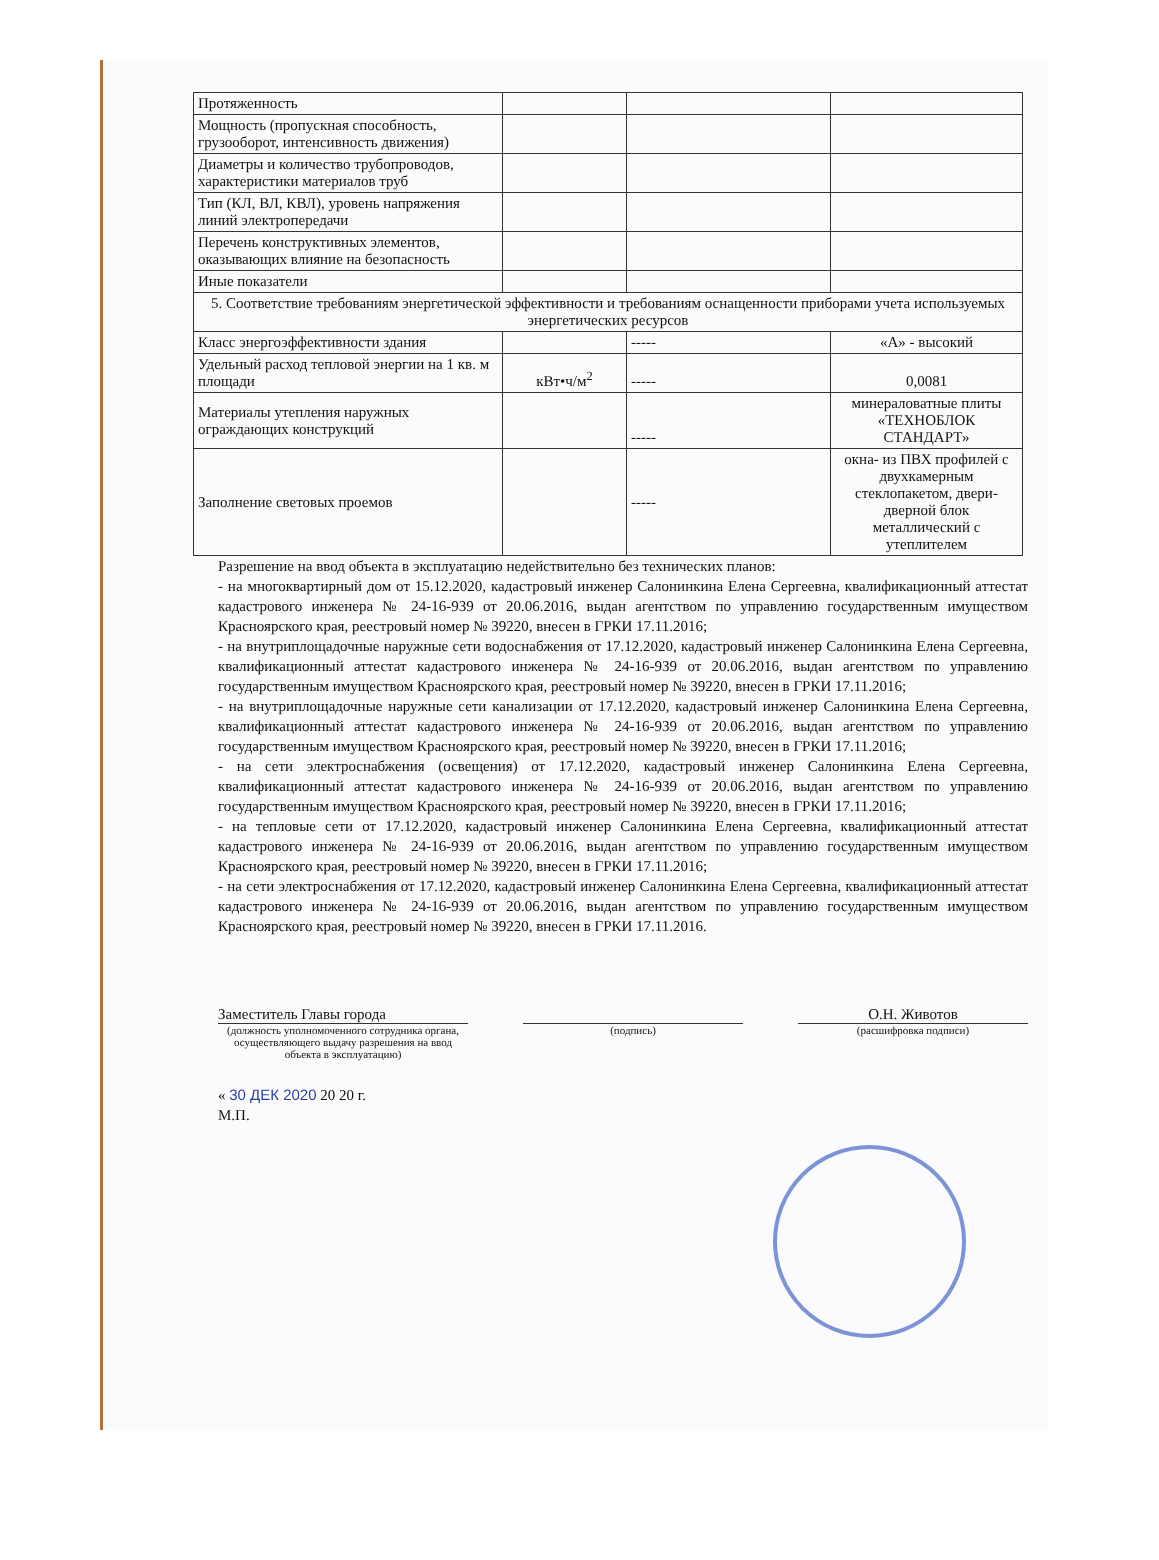| Протяженность | | | |
| Мощность (пропускная способность, грузооборот, интенсивность движения) | | | |
| Диаметры и количество трубопроводов, характеристики материалов труб | | | |
| Тип (КЛ, ВЛ, КВЛ), уровень напряжения линий электропередачи | | | |
| Перечень конструктивных элементов, оказывающих влияние на безопасность | | | |
| Иные показатели | | | |
| 5. Соответствие требованиям энергетической эффективности и требованиям оснащенности приборами учета используемых энергетических ресурсов | | | |
| Класс энергоэффективности здания | | ----- | «А» - высокий |
| Удельный расход тепловой энергии на 1 кв. м площади | кВт•ч/м<sup>2</sup> | ----- | 0,0081 |
| Материалы утепления наружных ограждающих конструкций | | ----- | минераловатные плиты «ТЕХНОБЛОК СТАНДАРТ» |
| Заполнение световых проемов | | ----- | окна- из ПВХ профилей с двухкамерным стеклопакетом, двери- дверной блок металлический с утеплителем |
Разрешение на ввод объекта в эксплуатацию недействительно без технических планов:
- на многоквартирный дом от 15.12.2020, кадастровый инженер Салонинкина Елена Сергеевна, квалификационный аттестат кадастрового инженера № 24-16-939 от 20.06.2016, выдан агентством по управлению государственным имуществом Красноярского края, реестровый номер № 39220, внесен в ГРКИ 17.11.2016;
- на внутриплощадочные наружные сети водоснабжения от 17.12.2020, кадастровый инженер Салонинкина Елена Сергеевна, квалификационный аттестат кадастрового инженера № 24-16-939 от 20.06.2016, выдан агентством по управлению государственным имуществом Красноярского края, реестровый номер № 39220, внесен в ГРКИ 17.11.2016;
- на внутриплощадочные наружные сети канализации от 17.12.2020, кадастровый инженер Салонинкина Елена Сергеевна, квалификационный аттестат кадастрового инженера № 24-16-939 от 20.06.2016, выдан агентством по управлению государственным имуществом Красноярского края, реестровый номер № 39220, внесен в ГРКИ 17.11.2016;
- на сети электроснабжения (освещения) от 17.12.2020, кадастровый инженер Салонинкина Елена Сергеевна, квалификационный аттестат кадастрового инженера № 24-16-939 от 20.06.2016, выдан агентством по управлению государственным имуществом Красноярского края, реестровый номер № 39220, внесен в ГРКИ 17.11.2016;
- на тепловые сети от 17.12.2020, кадастровый инженер Салонинкина Елена Сергеевна, квалификационный аттестат кадастрового инженера № 24-16-939 от 20.06.2016, выдан агентством по управлению государственным имуществом Красноярского края, реестровый номер № 39220, внесен в ГРКИ 17.11.2016;
- на сети электроснабжения от 17.12.2020, кадастровый инженер Салонинкина Елена Сергеевна, квалификационный аттестат кадастрового инженера № 24-16-939 от 20.06.2016, выдан агентством по управлению государственным имуществом Красноярского края, реестровый номер № 39220, внесен в ГРКИ 17.11.2016.
Заместитель Главы города
(должность уполномоченного сотрудника органа, осуществляющего выдачу разрешения на ввод объекта в эксплуатацию)
(подпись)
О.Н. Животов
(расшифровка подписи)
« 30 ДЕК 2020 20 20 г.
М.П.